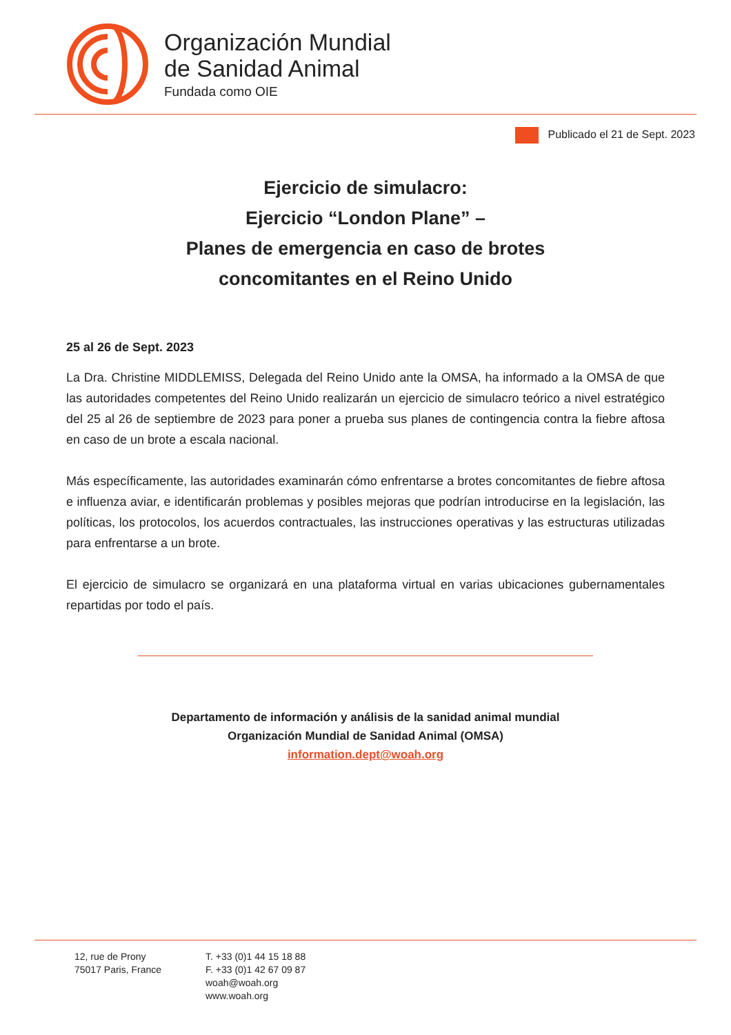Organización Mundial
de Sanidad Animal
Fundada como OIE
Publicado el 21 de Sept. 2023
Ejercicio de simulacro:
Ejercicio “London Plane” –
Planes de emergencia en caso de brotes
concomitantes en el Reino Unido
25 al 26 de Sept. 2023
La Dra. Christine MIDDLEMISS, Delegada del Reino Unido ante la OMSA, ha informado a la OMSA de que las autoridades competentes del Reino Unido realizarán un ejercicio de simulacro teórico a nivel estratégico del 25 al 26 de septiembre de 2023 para poner a prueba sus planes de contingencia contra la fiebre aftosa en caso de un brote a escala nacional.
Más específicamente, las autoridades examinarán cómo enfrentarse a brotes concomitantes de fiebre aftosa e influenza aviar, e identificarán problemas y posibles mejoras que podrían introducirse en la legislación, las políticas, los protocolos, los acuerdos contractuales, las instrucciones operativas y las estructuras utilizadas para enfrentarse a un brote.
El ejercicio de simulacro se organizará en una plataforma virtual en varias ubicaciones gubernamentales repartidas por todo el país.
Departamento de información y análisis de la sanidad animal mundial
Organización Mundial de Sanidad Animal (OMSA)
information.dept@woah.org
12, rue de Prony
75017 Paris, France
T. +33 (0)1 44 15 18 88
F. +33 (0)1 42 67 09 87
woah@woah.org
www.woah.org